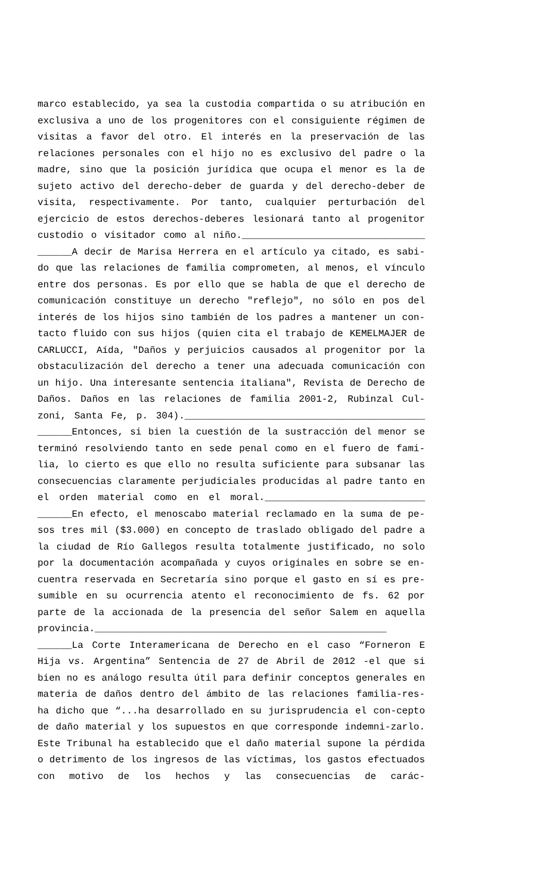marco establecido, ya sea la custodia compartida o su atribución en exclusiva a uno de los progenitores con el consiguiente régimen de visitas a favor del otro. El interés en la preservación de las relaciones personales con el hijo no es exclusivo del padre o la madre, sino que la posición jurídica que ocupa el menor es la de sujeto activo del derecho-deber de guarda y del derecho-deber de visita, respectivamente. Por tanto, cualquier perturbación del ejercicio de estos derechos-deberes lesionará tanto al progenitor custodio o visitador como al niño.________________________________
______A decir de Marisa Herrera en el artículo ya citado, es sabi-do que las relaciones de familia comprometen, al menos, el vínculo entre dos personas. Es por ello que se habla de que el derecho de comunicación constituye un derecho "reflejo", no sólo en pos del interés de los hijos sino también de los padres a mantener un con-tacto fluido con sus hijos (quien cita el trabajo de KEMELMAJER de CARLUCCI, Aída, "Daños y perjuicios causados al progenitor por la obstaculización del derecho a tener una adecuada comunicación con un hijo. Una interesante sentencia italiana", Revista de Derecho de Daños. Daños en las relaciones de familia 2001-2, Rubinzal Cul-zoni, Santa Fe, p. 304).__________________________________________
______Entonces, si bien la cuestión de la sustracción del menor se terminó resolviendo tanto en sede penal como en el fuero de fami-lia, lo cierto es que ello no resulta suficiente para subsanar las consecuencias claramente perjudiciales producidas al padre tanto en el orden material como en el moral.____________________________
______En efecto, el menoscabo material reclamado en la suma de pe-sos tres mil ($3.000) en concepto de traslado obligado del padre a la ciudad de Río Gallegos resulta totalmente justificado, no solo por la documentación acompañada y cuyos originales en sobre se en-cuentra reservada en Secretaría sino porque el gasto en sí es pre-sumible en su ocurrencia atento el reconocimiento de fs. 62 por parte de la accionada de la presencia del señor Salem en aquella provincia.___________________________________________________
______La Corte Interamericana de Derecho en el caso “Forneron E Hija vs. Argentina” Sentencia de 27 de Abril de 2012 -el que si bien no es análogo resulta útil para definir conceptos generales en materia de daños dentro del ámbito de las relaciones familia-res- ha dicho que “...ha desarrollado en su jurisprudencia el con-cepto de daño material y los supuestos en que corresponde indemni-zarlo. Este Tribunal ha establecido que el daño material supone la pérdida o detrimento de los ingresos de las víctimas, los gastos efectuados con motivo de los hechos y las consecuencias de carác-